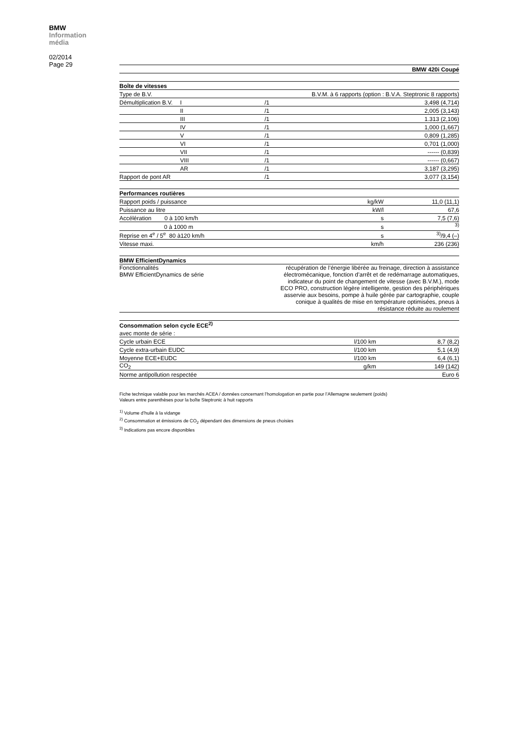BMW
Information
média
02/2014
Page 29
BMW 420i Coupé
| Boîte de vitesses | | | |
| Type de B.V. | | | B.V.M. à 6 rapports (option : B.V.A. Steptronic 8 rapports) |
| Démultiplication B.V. | I | /1 | 3,498 (4,714) |
| | II | /1 | 2,005 (3,143) |
| | III | /1 | 1.313 (2,106) |
| | IV | /1 | 1,000 (1,667) |
| | V | /1 | 0,809 (1,285) |
| | VI | /1 | 0,701 (1,000) |
| | VII | /1 | ------ (0,839) |
| | VIII | /1 | ------ (0,667) |
| | AR | /1 | 3,187 (3,295) |
| Rapport de pont AR | | /1 | 3,077 (3,154) |
| Performances routières | | |
| Rapport poids / puissance | kg/kW | 11,0 (11,1) |
| Puissance au litre | kW/l | 67,6 |
| Accélération 0 à 100 km/h | s | 7,5 (7,6) |
| 0 à 1000 m | s | <sup>3)</sup> |
| Reprise en 4<sup>e</sup> / 5<sup>e</sup> 80 à120 km/h | s | <sup>3)</sup>/9,4 (–) |
| Vitesse maxi. | km/h | 236 (236) |
| BMW EfficientDynamics | |
| Fonctionnalités BMW EfficientDynamics de série | récupération de l’énergie libérée au freinage, direction à assistance électromécanique, fonction d’arrêt et de redémarrage automatiques, indicateur du point de changement de vitesse (avec B.V.M.), mode ECO PRO, construction légère intelligente, gestion des périphériques asservie aux besoins, pompe à huile gérée par cartographie, couple conique à qualités de mise en température optimisées, pneus à résistance réduite au roulement |
| Consommation selon cycle ECE<sup>2)</sup> | | |
| avec monte de série : | | |
| Cycle urbain ECE | l/100 km | 8,7 (8,2) |
| Cycle extra-urbain EUDC | l/100 km | 5,1 (4,9) |
| Moyenne ECE+EUDC | l/100 km | 6,4 (6,1) |
| CO<sub>2</sub> | g/km | 149 (142) |
| Norme antipollution respectée | | Euro 6 |
Fiche technique valable pour les marchés ACEA / données concernant l’homologation en partie pour l’Allemagne seulement (poids)
Valeurs entre parenthèses pour la boîte Steptronic à huit rapports
<sup>1)</sup> Volume d’huile à la vidange
<sup>2)</sup> Consommation et émissions de CO<sub>2</sub> dépendant des dimensions de pneus choisies
<sup>3)</sup> Indications pas encore disponibles